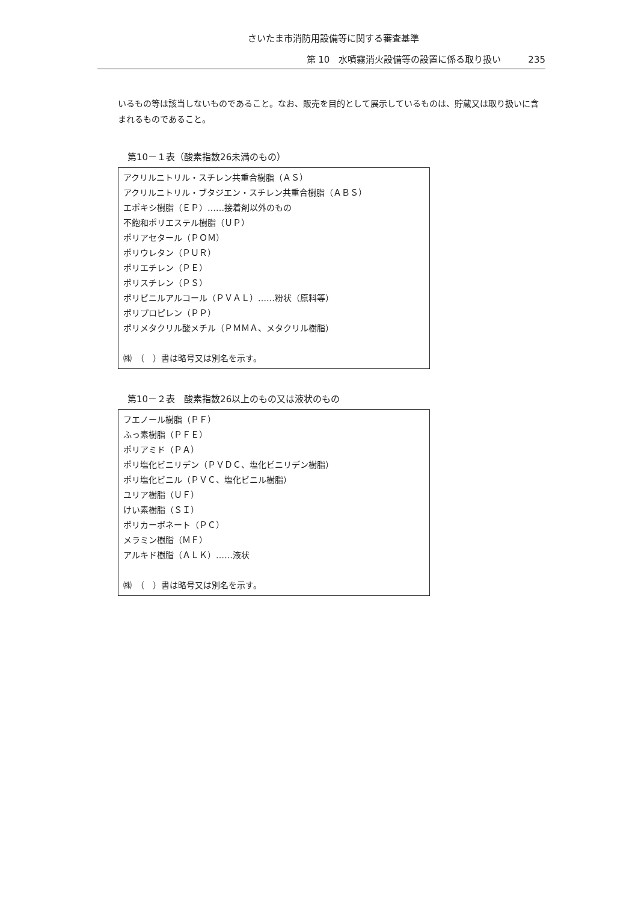さいたま市消防用設備等に関する審査基準
第 10　水噴霧消火設備等の設置に係る取り扱い 235
いるもの等は該当しないものであること。なお、販売を目的として展示しているものは、貯蔵又は取り扱いに含まれるものであること。
第10－１表（酸素指数26未満のもの）
| アクリルニトリル・スチレン共重合樹脂（ＡＳ） アクリルニトリル・ブタジエン・スチレン共重合樹脂（ＡＢＳ） エポキシ樹脂（ＥＰ）……接着剤以外のもの 不飽和ポリエステル樹脂（ＵＰ） ポリアセタール（ＰＯＭ） ポリウレタン（ＰＵＲ） ポリエチレン（ＰＥ） ポリスチレン（ＰＳ） ポリビニルアルコール（ＰＶＡＬ）……粉状（原料等） ポリプロピレン（ＰＰ） ポリメタクリル酸メチル（ＰＭＭＡ、メタクリル樹脂） ㈱ （ ）書は略号又は別名を示す。 |
第10－２表　酸素指数26以上のもの又は液状のもの
| フエノール樹脂（ＰＦ） ふっ素樹脂（ＰＦＥ） ポリアミド（ＰＡ） ポリ塩化ビニリデン（ＰＶＤＣ、塩化ビニリデン樹脂） ポリ塩化ビニル（ＰＶＣ、塩化ビニル樹脂） ユリア樹脂（ＵＦ） けい素樹脂（ＳＩ） ポリカーボネート（ＰＣ） メラミン樹脂（ＭＦ） アルキド樹脂（ＡＬＫ）……液状 ㈱ （ ）書は略号又は別名を示す。 |